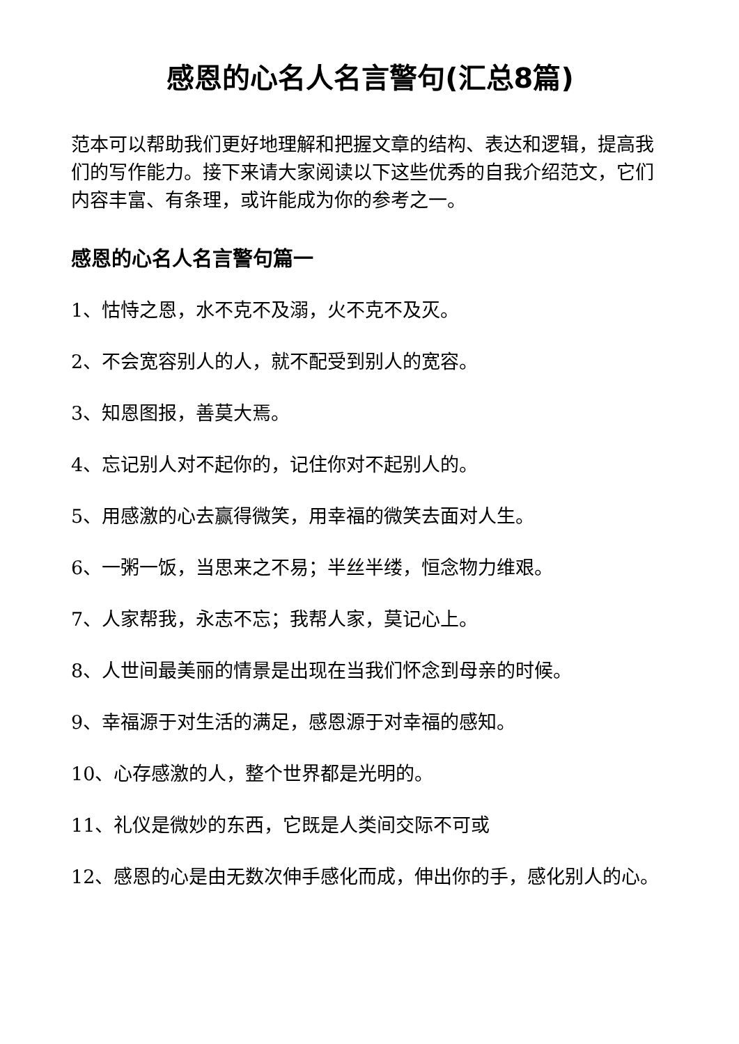感恩的心名人名言警句(汇总8篇)
范本可以帮助我们更好地理解和把握文章的结构、表达和逻辑，提高我们的写作能力。接下来请大家阅读以下这些优秀的自我介绍范文，它们内容丰富、有条理，或许能成为你的参考之一。
感恩的心名人名言警句篇一
1、怙恃之恩，水不克不及溺，火不克不及灭。
2、不会宽容别人的人，就不配受到别人的宽容。
3、知恩图报，善莫大焉。
4、忘记别人对不起你的，记住你对不起别人的。
5、用感激的心去赢得微笑，用幸福的微笑去面对人生。
6、一粥一饭，当思来之不易；半丝半缕，恒念物力维艰。
7、人家帮我，永志不忘；我帮人家，莫记心上。
8、人世间最美丽的情景是出现在当我们怀念到母亲的时候。
9、幸福源于对生活的满足，感恩源于对幸福的感知。
10、心存感激的人，整个世界都是光明的。
11、礼仪是微妙的东西，它既是人类间交际不可或
12、感恩的心是由无数次伸手感化而成，伸出你的手，感化别人的心。